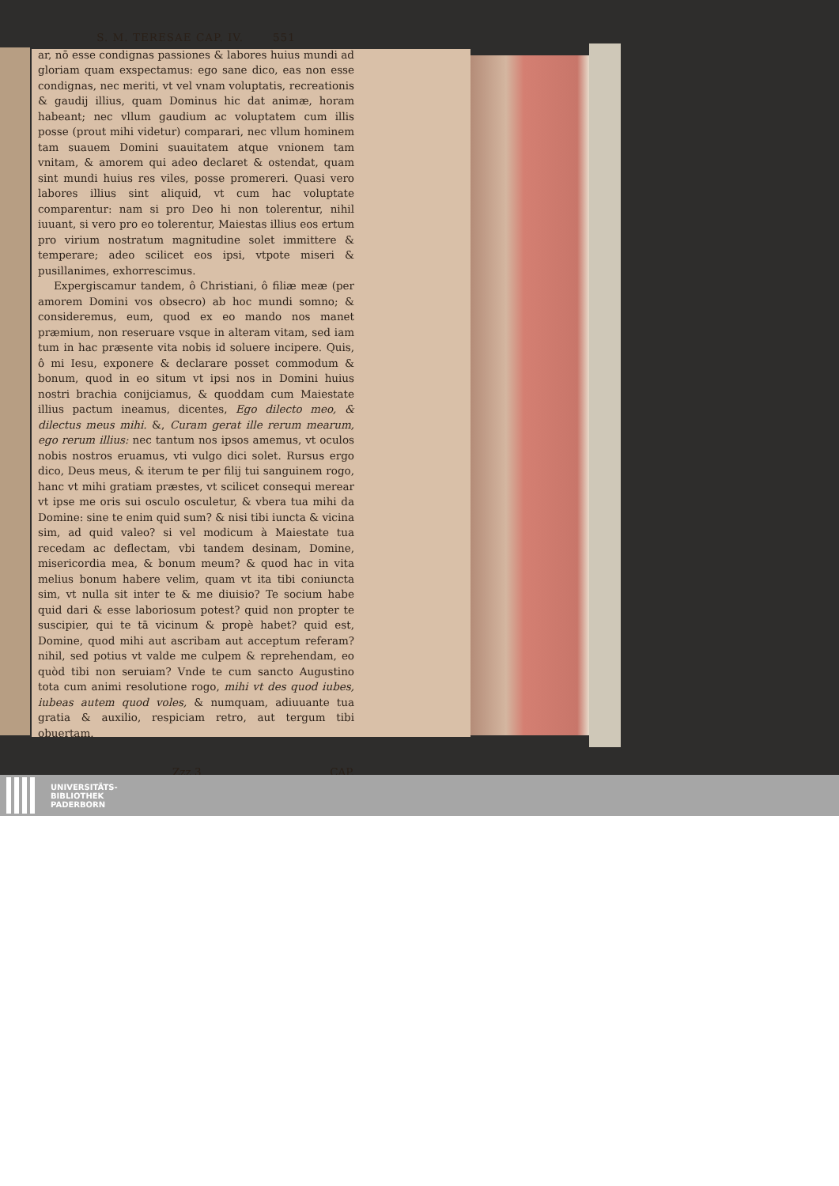S. M. TERESAE CAP. IV. 551
ar, nō esse condignas passiones & labores huius mundi ad gloriam quam exspectamus: ego sane dico, eas non esse condignas, nec meriti, vt vel vnam voluptatis, recreationis & gaudij illius, quam Dominus hic dat animæ, horam habeant; nec vllum gaudium ac voluptatem cum illis posse (prout mihi videtur) comparari, nec vllum hominem tam suauem Domini suauitatem atque vnionem tam vnitam, & amorem qui adeo declaret & ostendat, quam sint mundi huius res viles, posse promereri. Quasi vero labores illius sint aliquid, vt cum hac voluptate comparentur: nam si pro Deo hi non tolerentur, nihil iuuant, si vero pro eo tolerentur, Maiestas illius eos ertum pro virium nostratum magnitudine solet immittere & temperare; adeo scilicet eos ipsi, vtpote miseri & pusillanimes, exhorrescimus.
Expergiscamur tandem, ô Christiani, ô filiæ meæ (per amorem Domini vos obsecro) ab hoc mundi somno; & consideremus, eum, quod ex eo mando nos manet præmium, non reseruare vsque in alteram vitam, sed iam tum in hac præsente vita nobis id soluere incipere. Quis, ô mi Iesu, exponere & declarare posset commodum & bonum, quod in eo situm vt ipsi nos in Domini huius nostri brachia conijciamus, & quoddam cum Maiestate illius pactum ineamus, dicentes, Ego dilecto meo, & dilectus meus mihi. &, Curam gerat ille rerum mearum, ego rerum illius: nec tantum nos ipsos amemus, vt oculos nobis nostros eruamus, vti vulgo dici solet. Rursus ergo dico, Deus meus, & iterum te per filij tui sanguinem rogo, hanc vt mihi gratiam præstes, vt scilicet consequi merear vt ipse me oris sui osculo osculetur, & vbera tua mihi da Domine: sine te enim quid sum? & nisi tibi iuncta & vicina sim, ad quid valeo? si vel modicum à Maiestate tua recedam ac deflectam, vbi tandem desinam, Domine, misericordia mea, & bonum meum? & quod hac in vita melius bonum habere velim, quam vt ita tibi coniuncta sim, vt nulla sit inter te & me diuisio? Te socium habe quid dari & esse laboriosum potest? quid non propter te suscipier, qui te tā vicinum & propè habet? quid est, Domine, quod mihi aut ascribam aut acceptum referam? nihil, sed potius vt valde me culpem & reprehendam, eo quòd tibi non seruiam? Vnde te cum sancto Augustino tota cum animi resolutione rogo, mihi vt des quod iubes, iubeas autem quod voles, & numquam, adiuuante tua gratia & auxilio, respiciam retro, aut tergum tibi obuertam.
Zzz 3 CAP.
UNIVERSITÄTS-
BIBLIOTHEK
PADERBORN